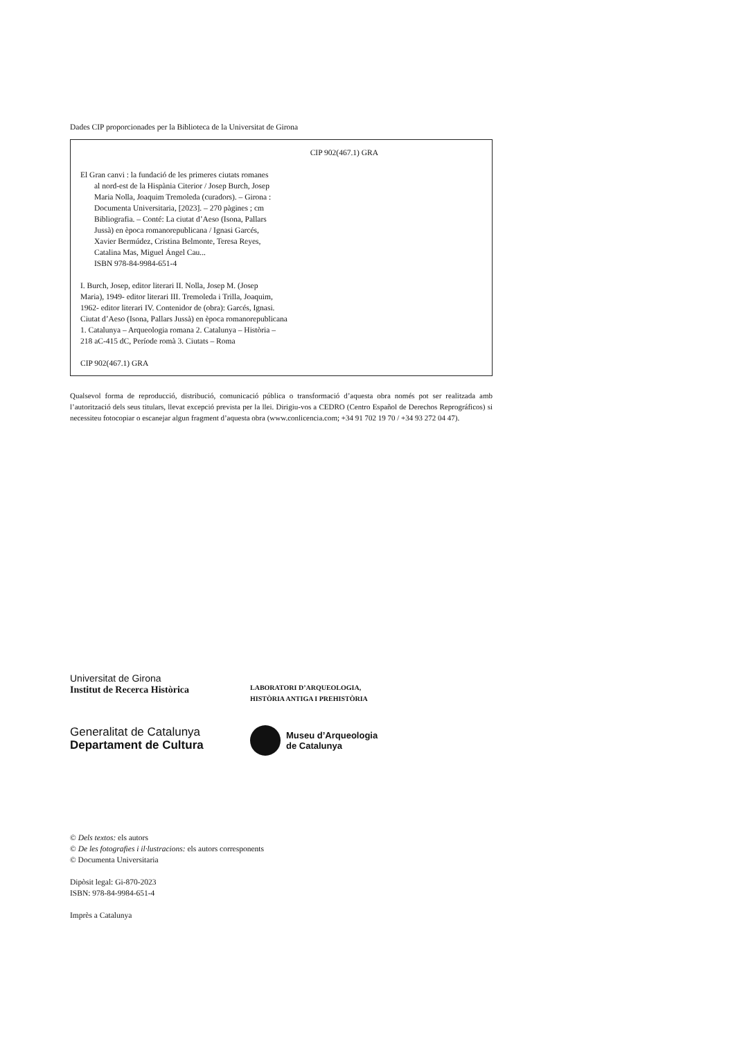Dades CIP proporcionades per la Biblioteca de la Universitat de Girona
CIP 902(467.1) GRA
El Gran canvi : la fundació de les primeres ciutats romanes
al nord-est de la Hispània Citerior / Josep Burch, Josep
Maria Nolla, Joaquim Tremoleda (curadors). – Girona :
Documenta Universitaria, [2023]. – 270 pàgines ; cm
Bibliografia. – Conté: La ciutat d’Aeso (Isona, Pallars
Jussà) en època romanorepublicana / Ignasi Garcés,
Xavier Bermúdez, Cristina Belmonte, Teresa Reyes,
Catalina Mas, Miguel Ángel Cau...
ISBN 978-84-9984-651-4
I. Burch, Josep, editor literari II. Nolla, Josep M. (Josep
Maria), 1949- editor literari III. Tremoleda i Trilla, Joaquim,
1962- editor literari IV. Contenidor de (obra): Garcés, Ignasi.
Ciutat d’Aeso (Isona, Pallars Jussà) en època romanorepublicana
1. Catalunya – Arqueologia romana 2. Catalunya – Història –
218 aC-415 dC, Període romà 3. Ciutats – Roma
CIP 902(467.1) GRA
Qualsevol forma de reproducció, distribució, comunicació pública o transformació d’aquesta obra només pot ser realitzada amb l’autorització dels seus titulars, llevat excepció prevista per la llei. Dirigiu-vos a CEDRO (Centro Español de Derechos Reprográficos) si necessiteu fotocopiar o escanejar algun fragment d’aquesta obra (www.conlicencia.com; +34 91 702 19 70 / +34 93 272 04 47).
Universitat de Girona
Institut de Recerca Històrica
LABORATORI D’ARQUEOLOGIA,
HISTÒRIA ANTIGA I PREHISTÒRIA
Generalitat de Catalunya
Departament de Cultura
Museu d’Arqueologia
de Catalunya
© Dels textos: els autors
© De les fotografies i il·lustracions: els autors corresponents
© Documenta Universitaria
Dipòsit legal: Gi-870-2023
ISBN: 978-84-9984-651-4
Imprès a Catalunya